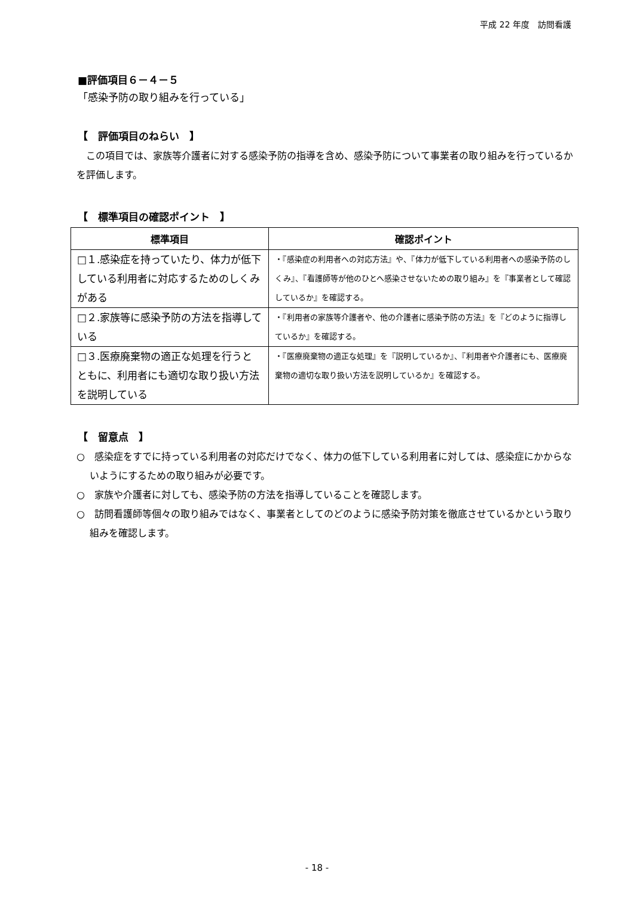平成 22 年度　訪問看護
■評価項目６－４－５
「感染予防の取り組みを行っている」
【　評価項目のねらい　】
　この項目では、家族等介護者に対する感染予防の指導を含め、感染予防について事業者の取り組みを行っているかを評価します。
【　標準項目の確認ポイント　】
| 標準項目 | 確認ポイント |
| --- | --- |
| □１.感染症を持っていたり、体力が低下している利用者に対応するためのしくみがある | ・『感染症の利用者への対応方法』や、『体力が低下している利用者への感染予防のしくみ』、『看護師等が他のひとへ感染させないための取り組み』を『事業者として確認しているか』を確認する。 |
| □２.家族等に感染予防の方法を指導している | ・『利用者の家族等介護者や、他の介護者に感染予防の方法』を『どのように指導しているか』を確認する。 |
| □３.医療廃棄物の適正な処理を行うとともに、利用者にも適切な取り扱い方法を説明している | ・『医療廃棄物の適正な処理』を『説明しているか』、『利用者や介護者にも、医療廃棄物の適切な取り扱い方法を説明しているか』を確認する。 |
【　留意点　】
○　感染症をすでに持っている利用者の対応だけでなく、体力の低下している利用者に対しては、感染症にかからないようにするための取り組みが必要です。
○　家族や介護者に対しても、感染予防の方法を指導していることを確認します。
○　訪問看護師等個々の取り組みではなく、事業者としてのどのように感染予防対策を徹底させているかという取り組みを確認します。
- 18 -